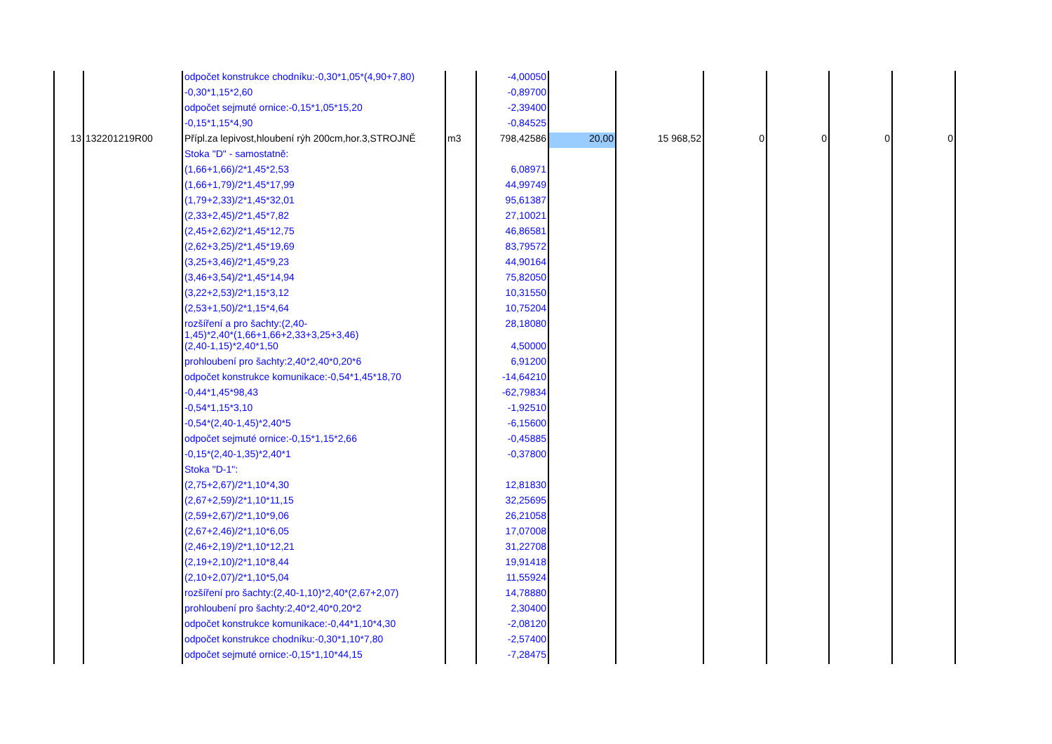| | | odpočet konstrukce chodníku:-0,30*1,05*(4,90+7,80) | | -4,00050 | | | | | | |
| | | -0,30*1,15*2,60 | | -0,89700 | | | | | | |
| | | odpočet sejmuté ornice:-0,15*1,05*15,20 | | -2,39400 | | | | | | |
| | | -0,15*1,15*4,90 | | -0,84525 | | | | | | |
| 13 | 132201219R00 | Přípl.za lepivost,hloubení rýh 200cm,hor.3,STROJNĚ | m3 | 798,42586 | 20,00 | 15 968,52 | 0 | 0 | 0 | 0 |
| | | Stoka "D" - samostatně: | | | | | | | | |
| | | (1,66+1,66)/2*1,45*2,53 | | 6,08971 | | | | | | |
| | | (1,66+1,79)/2*1,45*17,99 | | 44,99749 | | | | | | |
| | | (1,79+2,33)/2*1,45*32,01 | | 95,61387 | | | | | | |
| | | (2,33+2,45)/2*1,45*7,82 | | 27,10021 | | | | | | |
| | | (2,45+2,62)/2*1,45*12,75 | | 46,86581 | | | | | | |
| | | (2,62+3,25)/2*1,45*19,69 | | 83,79572 | | | | | | |
| | | (3,25+3,46)/2*1,45*9,23 | | 44,90164 | | | | | | |
| | | (3,46+3,54)/2*1,45*14,94 | | 75,82050 | | | | | | |
| | | (3,22+2,53)/2*1,15*3,12 | | 10,31550 | | | | | | |
| | | (2,53+1,50)/2*1,15*4,64 | | 10,75204 | | | | | | |
| | | rozšíření a pro šachty:(2,40- 1,45)*2,40*(1,66+1,66+2,33+3,25+3,46) | | 28,18080 | | | | | | |
| | | (2,40-1,15)*2,40*1,50 | | 4,50000 | | | | | | |
| | | prohloubení pro šachty:2,40*2,40*0,20*6 | | 6,91200 | | | | | | |
| | | odpočet konstrukce komunikace:-0,54*1,45*18,70 | | -14,64210 | | | | | | |
| | | -0,44*1,45*98,43 | | -62,79834 | | | | | | |
| | | -0,54*1,15*3,10 | | -1,92510 | | | | | | |
| | | -0,54*(2,40-1,45)*2,40*5 | | -6,15600 | | | | | | |
| | | odpočet sejmuté ornice:-0,15*1,15*2,66 | | -0,45885 | | | | | | |
| | | -0,15*(2,40-1,35)*2,40*1 | | -0,37800 | | | | | | |
| | | Stoka "D-1": | | | | | | | | |
| | | (2,75+2,67)/2*1,10*4,30 | | 12,81830 | | | | | | |
| | | (2,67+2,59)/2*1,10*11,15 | | 32,25695 | | | | | | |
| | | (2,59+2,67)/2*1,10*9,06 | | 26,21058 | | | | | | |
| | | (2,67+2,46)/2*1,10*6,05 | | 17,07008 | | | | | | |
| | | (2,46+2,19)/2*1,10*12,21 | | 31,22708 | | | | | | |
| | | (2,19+2,10)/2*1,10*8,44 | | 19,91418 | | | | | | |
| | | (2,10+2,07)/2*1,10*5,04 | | 11,55924 | | | | | | |
| | | rozšíření pro šachty:(2,40-1,10)*2,40*(2,67+2,07) | | 14,78880 | | | | | | |
| | | prohloubení pro šachty:2,40*2,40*0,20*2 | | 2,30400 | | | | | | |
| | | odpočet konstrukce komunikace:-0,44*1,10*4,30 | | -2,08120 | | | | | | |
| | | odpočet konstrukce chodníku:-0,30*1,10*7,80 | | -2,57400 | | | | | | |
| | | odpočet sejmuté ornice:-0,15*1,10*44,15 | | -7,28475 | | | | | | |